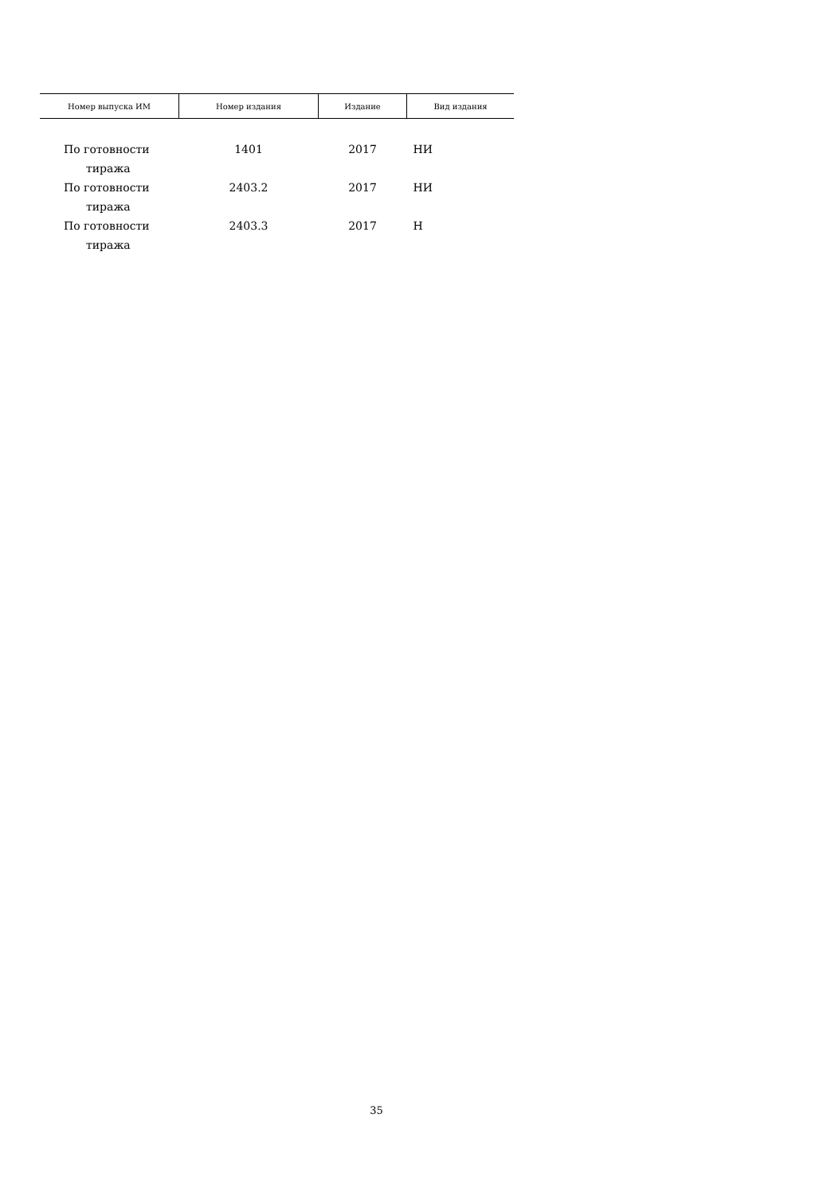| Номер выпуска ИМ | Номер издания | Издание | Вид издания |
| --- | --- | --- | --- |
| По готовности тиража | 1401 | 2017 | НИ |
| По готовности тиража | 2403.2 | 2017 | НИ |
| По готовности тиража | 2403.3 | 2017 | Н |
35